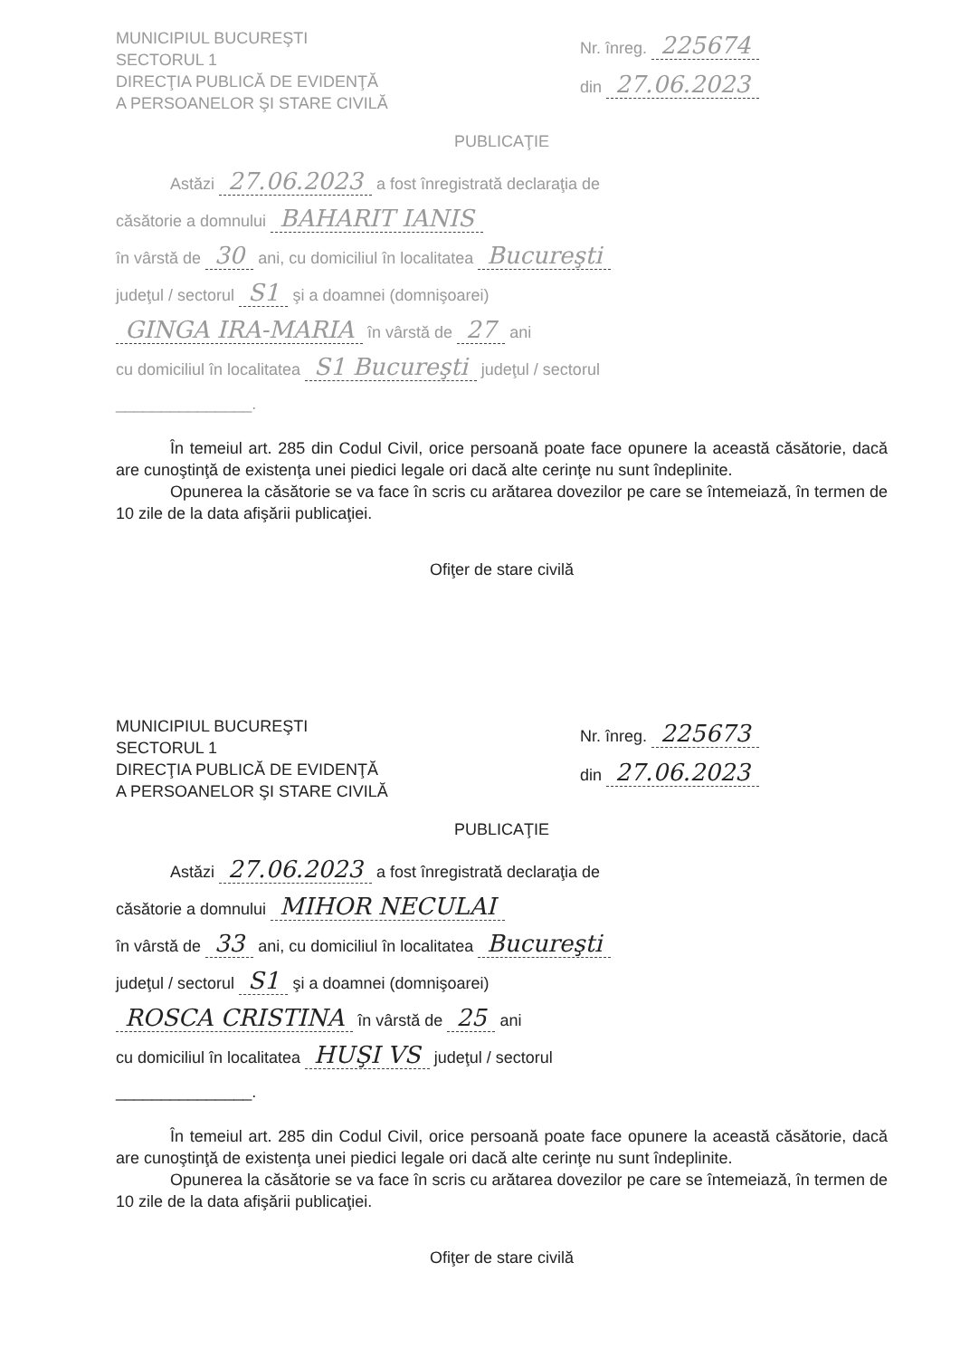MUNICIPIUL BUCUREŞTI
SECTORUL 1
DIRECŢIA PUBLICĂ DE EVIDENŢĂ
A PERSOANELOR ŞI STARE CIVILĂ
Nr. înreg. 225674
din 27.06.2023
PUBLICAŢIE
Astăzi 27.06.2023 a fost înregistrată declaraţia de
căsătorie a domnului BAHARIT IANIS
în vârstă de 30 ani, cu domiciliul în localitatea Bucureşti
judeţul / sectorul S1 şi a doamnei (domnişoarei)
GINGA IRA-MARIA în vârstă de 27 ani
cu domiciliul în localitatea S1 Bucureşti judeţul / sectorul
_______________.
În temeiul art. 285 din Codul Civil, orice persoană poate face opunere la această căsătorie, dacă are cunoştinţă de existenţa unei piedici legale ori dacă alte cerinţe nu sunt îndeplinite.
Opunerea la căsătorie se va face în scris cu arătarea dovezilor pe care se întemeiază, în termen de 10 zile de la data afişării publicaţiei.
Ofiţer de stare civilă
MUNICIPIUL BUCUREŞTI
SECTORUL 1
DIRECŢIA PUBLICĂ DE EVIDENŢĂ
A PERSOANELOR ŞI STARE CIVILĂ
Nr. înreg. 225673
din 27.06.2023
PUBLICAŢIE
Astăzi 27.06.2023 a fost înregistrată declaraţia de
căsătorie a domnului MIHOR NECULAI
în vârstă de 33 ani, cu domiciliul în localitatea Bucureşti
judeţul / sectorul S1 şi a doamnei (domnişoarei)
ROSCA CRISTINA în vârstă de 25 ani
cu domiciliul în localitatea HUŞI VS judeţul / sectorul
_______________.
În temeiul art. 285 din Codul Civil, orice persoană poate face opunere la această căsătorie, dacă are cunoştinţă de existenţa unei piedici legale ori dacă alte cerinţe nu sunt îndeplinite.
Opunerea la căsătorie se va face în scris cu arătarea dovezilor pe care se întemeiază, în termen de 10 zile de la data afişării publicaţiei.
Ofiţer de stare civilă